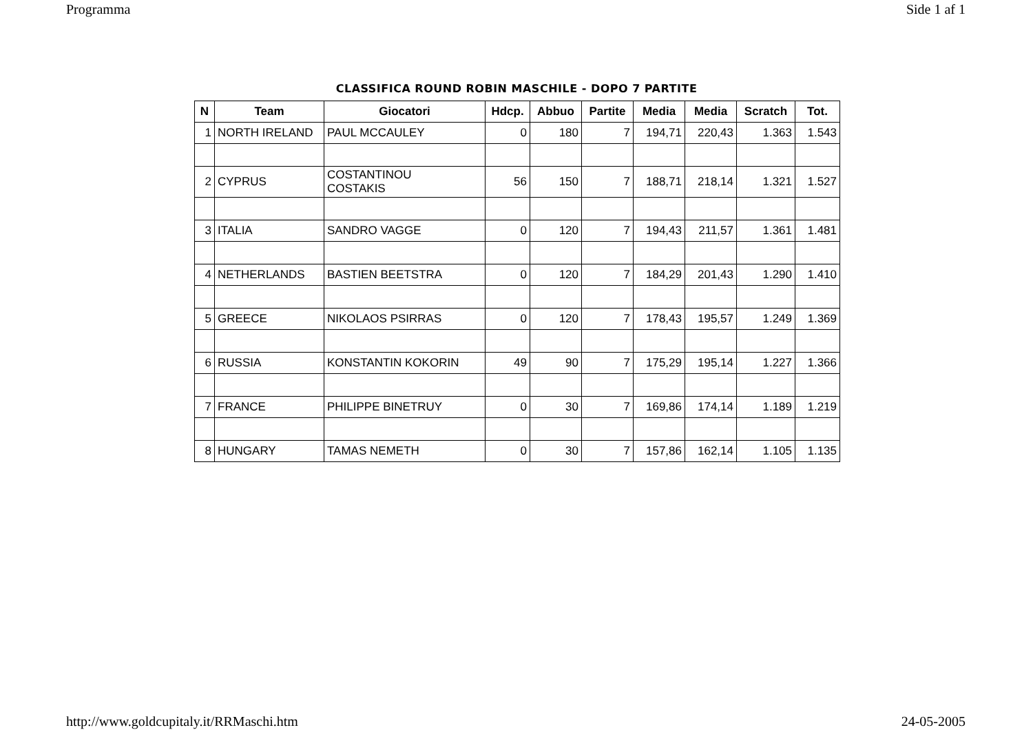Programma Side 1 af 1
CLASSIFICA ROUND ROBIN MASCHILE - DOPO 7 PARTITE
| N | Team | Giocatori | Hdcp. | Abbuo | Partite | Media | Media | Scratch | Tot. |
| --- | --- | --- | --- | --- | --- | --- | --- | --- | --- |
| 1 | NORTH IRELAND | PAUL MCCAULEY | 0 | 180 | 7 | 194,71 | 220,43 | 1.363 | 1.543 |
| 2 | CYPRUS | COSTANTINOU COSTAKIS | 56 | 150 | 7 | 188,71 | 218,14 | 1.321 | 1.527 |
| 3 | ITALIA | SANDRO VAGGE | 0 | 120 | 7 | 194,43 | 211,57 | 1.361 | 1.481 |
| 4 | NETHERLANDS | BASTIEN BEETSTRA | 0 | 120 | 7 | 184,29 | 201,43 | 1.290 | 1.410 |
| 5 | GREECE | NIKOLAOS PSIRRAS | 0 | 120 | 7 | 178,43 | 195,57 | 1.249 | 1.369 |
| 6 | RUSSIA | KONSTANTIN KOKORIN | 49 | 90 | 7 | 175,29 | 195,14 | 1.227 | 1.366 |
| 7 | FRANCE | PHILIPPE BINETRUY | 0 | 30 | 7 | 169,86 | 174,14 | 1.189 | 1.219 |
| 8 | HUNGARY | TAMAS NEMETH | 0 | 30 | 7 | 157,86 | 162,14 | 1.105 | 1.135 |
http://www.goldcupitaly.it/RRMaschi.htm 24-05-2005